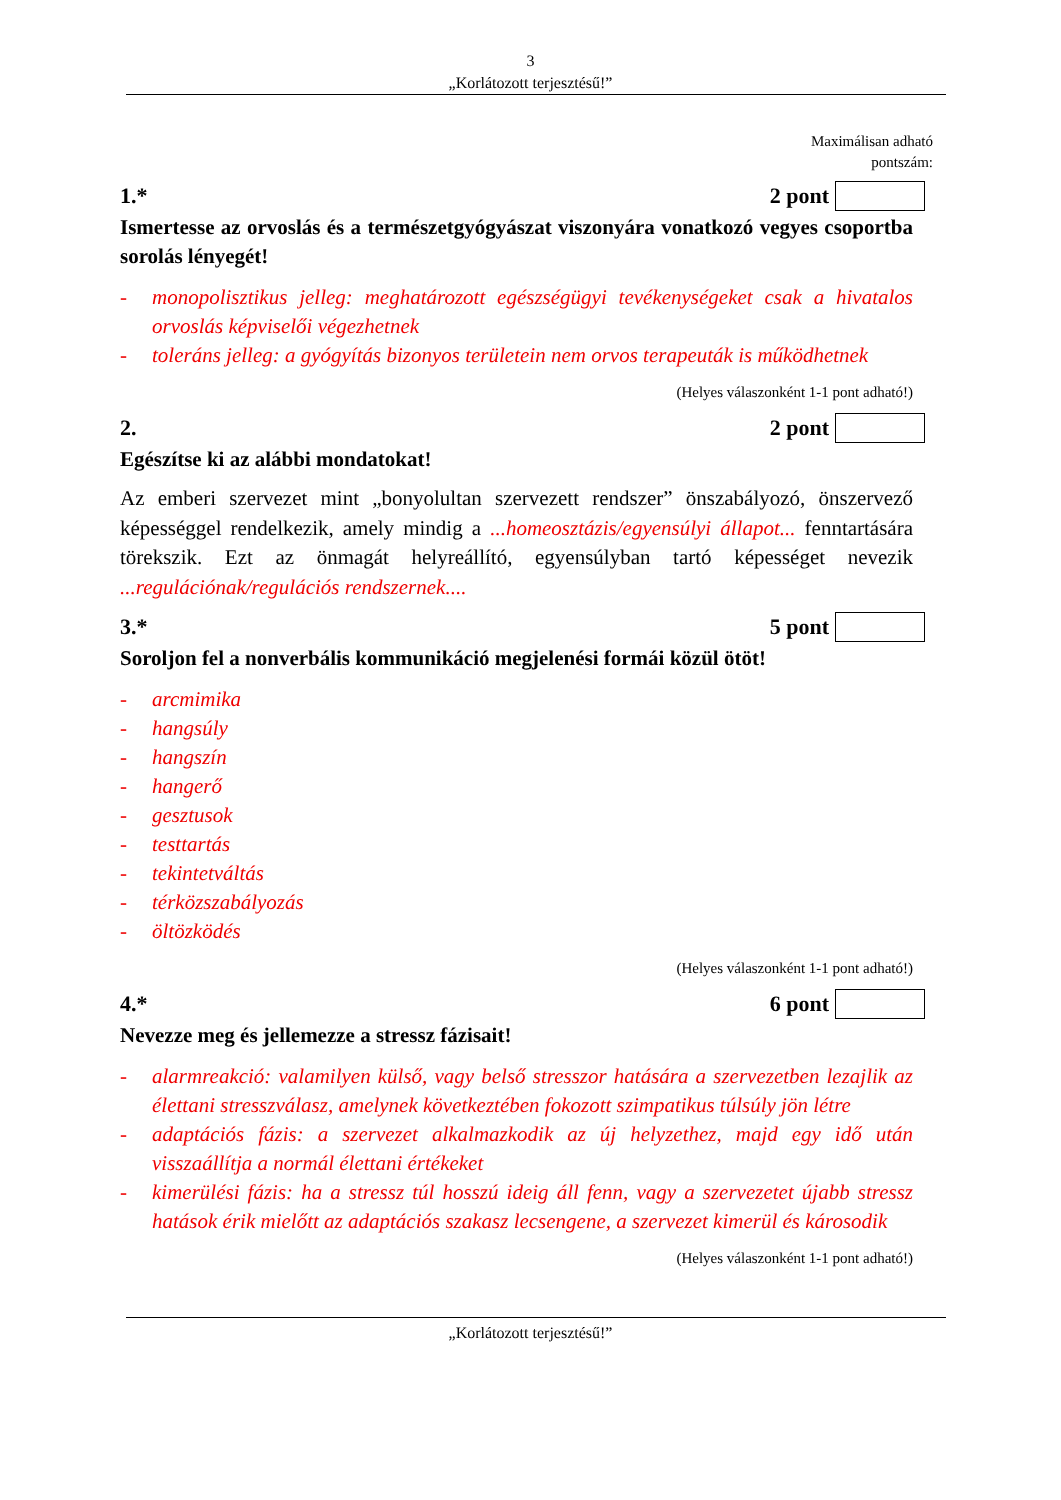3
„Korlátozott terjesztésű!”
Maximálisan adható
pontszám:
1.* 2 pont
Ismertesse az orvoslás és a természetgyógyászat viszonyára vonatkozó vegyes csoportba sorolás lényegét!
- monopolisztikus jelleg: meghatározott egészségügyi tevékenységeket csak a hivatalos orvoslás képviselői végezhetnek
- toleráns jelleg: a gyógyítás bizonyos területein nem orvos terapeuták is működhetnek
(Helyes válaszonként 1-1 pont adható!)
2. 2 pont
Egészítse ki az alábbi mondatokat!
Az emberi szervezet mint „bonyolultan szervezett rendszer” önszabályozó, önszervező képességgel rendelkezik, amely mindig a ...homeosztázis/egyensúlyi állapot... fenntartására törekszik. Ezt az önmagát helyreállító, egyensúlyban tartó képességet nevezik ...regulációnak/regulációs rendszernek....
3.* 5 pont
Soroljon fel a nonverbális kommunikáció megjelenési formái közül ötöt!
- arcmimika
- hangsúly
- hangszín
- hangerő
- gesztusok
- testtartás
- tekintetváltás
- térközszabályozás
- öltözködés
(Helyes válaszonként 1-1 pont adható!)
4.* 6 pont
Nevezze meg és jellemezze a stressz fázisait!
- alarmreakció: valamilyen külső, vagy belső stresszor hatására a szervezetben lezajlik az élettani stresszválasz, amelynek következtében fokozott szimpatikus túlsúly jön létre
- adaptációs fázis: a szervezet alkalmazkodik az új helyzethez, majd egy idő után visszaállítja a normál élettani értékeket
- kimerülési fázis: ha a stressz túl hosszú ideig áll fenn, vagy a szervezetet újabb stressz hatások érik mielőtt az adaptációs szakasz lecsengene, a szervezet kimerül és károsodik
(Helyes válaszonként 1-1 pont adható!)
„Korlátozott terjesztésű!”